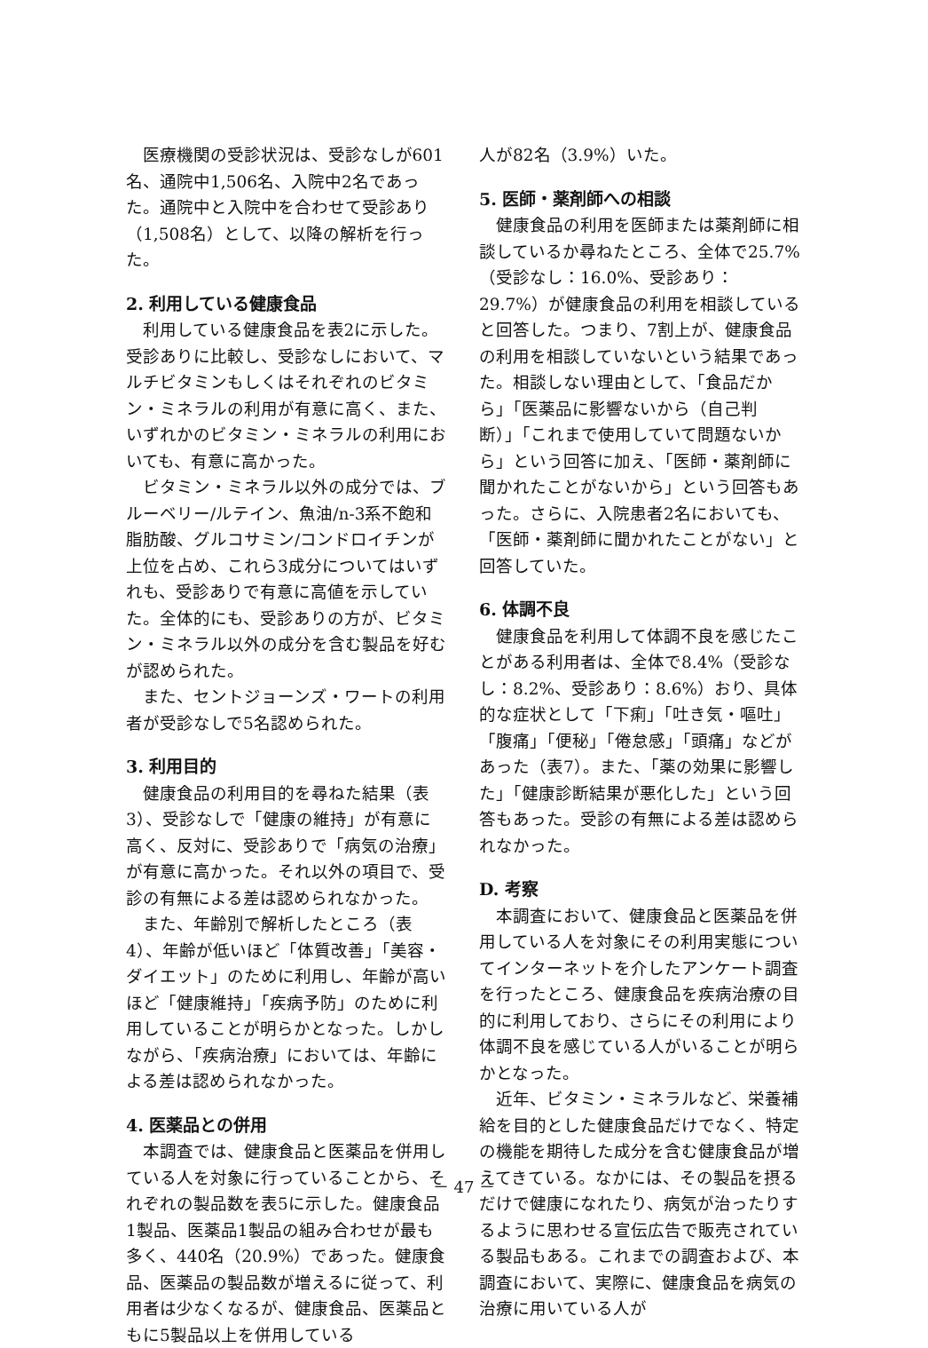医療機関の受診状況は、受診なしが601名、通院中1,506名、入院中2名であった。通院中と入院中を合わせて受診あり（1,508名）として、以降の解析を行った。
2. 利用している健康食品
利用している健康食品を表2に示した。受診ありに比較し、受診なしにおいて、マルチビタミンもしくはそれぞれのビタミン・ミネラルの利用が有意に高く、また、いずれかのビタミン・ミネラルの利用においても、有意に高かった。
ビタミン・ミネラル以外の成分では、ブルーベリー/ルテイン、魚油/n-3系不飽和脂肪酸、グルコサミン/コンドロイチンが上位を占め、これら3成分についてはいずれも、受診ありで有意に高値を示していた。全体的にも、受診ありの方が、ビタミン・ミネラル以外の成分を含む製品を好むが認められた。
また、セントジョーンズ・ワートの利用者が受診なしで5名認められた。
3. 利用目的
健康食品の利用目的を尋ねた結果（表3）、受診なしで「健康の維持」が有意に高く、反対に、受診ありで「病気の治療」が有意に高かった。それ以外の項目で、受診の有無による差は認められなかった。
また、年齢別で解析したところ（表4）、年齢が低いほど「体質改善」「美容・ダイエット」のために利用し、年齢が高いほど「健康維持」「疾病予防」のために利用していることが明らかとなった。しかしながら、「疾病治療」においては、年齢による差は認められなかった。
4. 医薬品との併用
本調査では、健康食品と医薬品を併用している人を対象に行っていることから、それぞれの製品数を表5に示した。健康食品1製品、医薬品1製品の組み合わせが最も多く、440名（20.9%）であった。健康食品、医薬品の製品数が増えるに従って、利用者は少なくなるが、健康食品、医薬品ともに5製品以上を併用している
人が82名（3.9%）いた。
5. 医師・薬剤師への相談
健康食品の利用を医師または薬剤師に相談しているか尋ねたところ、全体で25.7%（受診なし：16.0%、受診あり：29.7%）が健康食品の利用を相談していると回答した。つまり、7割上が、健康食品の利用を相談していないという結果であった。相談しない理由として、「食品だから」「医薬品に影響ないから（自己判断）」「これまで使用していて問題ないから」という回答に加え、「医師・薬剤師に聞かれたことがないから」という回答もあった。さらに、入院患者2名においても、「医師・薬剤師に聞かれたことがない」と回答していた。
6. 体調不良
健康食品を利用して体調不良を感じたことがある利用者は、全体で8.4%（受診なし：8.2%、受診あり：8.6%）おり、具体的な症状として「下痢」「吐き気・嘔吐」「腹痛」「便秘」「倦怠感」「頭痛」などがあった（表7）。また、「薬の効果に影響した」「健康診断結果が悪化した」という回答もあった。受診の有無による差は認められなかった。
D. 考察
本調査において、健康食品と医薬品を併用している人を対象にその利用実態についてインターネットを介したアンケート調査を行ったところ、健康食品を疾病治療の目的に利用しており、さらにその利用により体調不良を感じている人がいることが明らかとなった。
近年、ビタミン・ミネラルなど、栄養補給を目的とした健康食品だけでなく、特定の機能を期待した成分を含む健康食品が増えてきている。なかには、その製品を摂るだけで健康になれたり、病気が治ったりするように思わせる宣伝広告で販売されている製品もある。これまでの調査および、本調査において、実際に、健康食品を病気の治療に用いている人が
－ 47 －